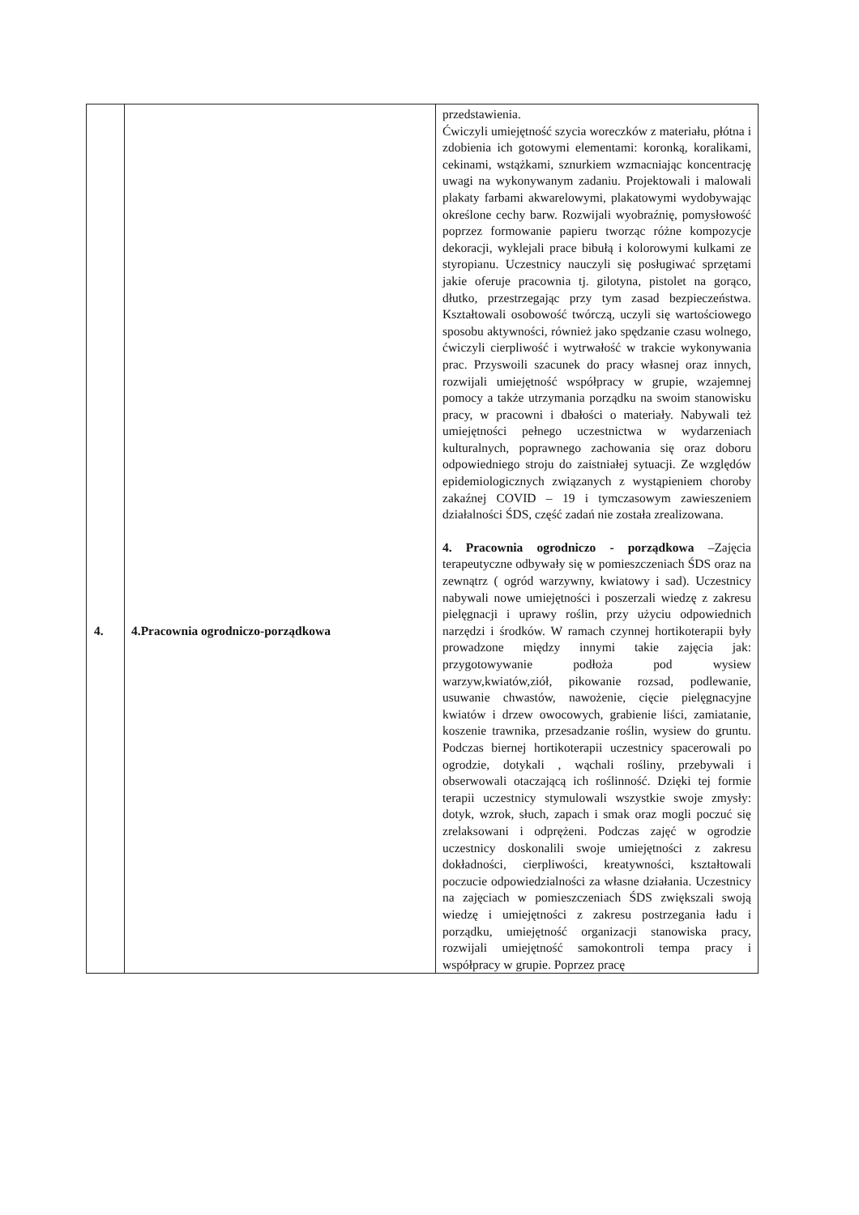| | | przedstawienia. Ćwiczyli umiejętność szycia woreczków z materiału, płótna i zdobienia ich gotowymi elementami: koronką, koralikami, cekinami, wstążkami, sznurkiem wzmacniając koncentrację uwagi na wykonywanym zadaniu. Projektowali i malowali plakaty farbami akwarelowymi, plakatowymi wydobywając określone cechy barw. Rozwijali wyobraźnię, pomysłowość poprzez formowanie papieru tworząc różne kompozycje dekoracji, wyklejali prace bibułą i kolorowymi kulkami ze styropianu. Uczestnicy nauczyli się posługiwać sprzętami jakie oferuje pracownia tj. gilotyna, pistolet na gorąco, dłutko, przestrzegając przy tym zasad bezpieczeństwa. Kształtowali osobowość twórczą, uczyli się wartościowego sposobu aktywności, również jako spędzanie czasu wolnego, ćwiczyli cierpliwość i wytrwałość w trakcie wykonywania prac. Przyswoili szacunek do pracy własnej oraz innych, rozwijali umiejętność współpracy w grupie, wzajemnej pomocy a także utrzymania porządku na swoim stanowisku pracy, w pracowni i dbałości o materiały. Nabywali też umiejętności pełnego uczestnictwa w wydarzeniach kulturalnych, poprawnego zachowania się oraz doboru odpowiedniego stroju do zaistniałej sytuacji. Ze względów epidemiologicznych związanych z wystąpieniem choroby zakaźnej COVID – 19 i tymczasowym zawieszeniem działalności ŚDS, część zadań nie została zrealizowana. 4. Pracownia ogrodniczo - porządkowa –Zajęcia terapeutyczne odbywały się w pomieszczeniach ŚDS oraz na zewnątrz ( ogród warzywny, kwiatowy i sad). Uczestnicy nabywali nowe umiejętności i poszerzali wiedzę z zakresu pielęgnacji i uprawy roślin, przy użyciu odpowiednich narzędzi i środków. W ramach czynnej hortikoterapii były prowadzone między innymi takie zajęcia jak: przygotowywanie podłoża pod wysiew warzyw,kwiatów,ziół, pikowanie rozsad, podlewanie, usuwanie chwastów, nawożenie, cięcie pielęgnacyjne kwiatów i drzew owocowych, grabienie liści, zamiatanie, koszenie trawnika, przesadzanie roślin, wysiew do gruntu. Podczas biernej hortikoterapii uczestnicy spacerowali po ogrodzie, dotykali , wąchali rośliny, przebywali i obserwowali otaczającą ich roślinność. Dzięki tej formie terapii uczestnicy stymulowali wszystkie swoje zmysły: dotyk, wzrok, słuch, zapach i smak oraz mogli poczuć się zrelaksowani i odprężeni. Podczas zajęć w ogrodzie uczestnicy doskonalili swoje umiejętności z zakresu dokładności, cierpliwości, kreatywności, kształtowali poczucie odpowiedzialności za własne działania. Uczestnicy na zajęciach w pomieszczeniach ŚDS zwiększali swoją wiedzę i umiejętności z zakresu postrzegania ładu i porządku, umiejętność organizacji stanowiska pracy, rozwijali umiejętność samokontroli tempa pracy i współpracy w grupie. Poprzez pracę |
4.
4.Pracownia ogrodniczo-porządkowa